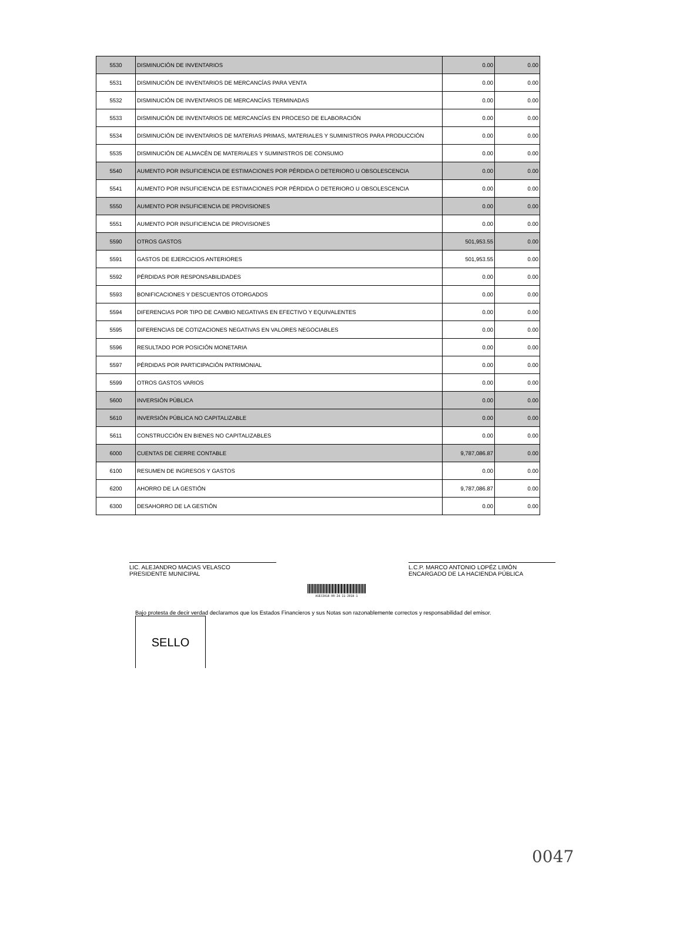| 5530 | DISMINUCIÓN DE INVENTARIOS | 0.00 | 0.00 |
| 5531 | DISMINUCIÓN DE INVENTARIOS DE MERCANCÍAS PARA VENTA | 0.00 | 0.00 |
| 5532 | DISMINUCIÓN DE INVENTARIOS DE MERCANCÍAS TERMINADAS | 0.00 | 0.00 |
| 5533 | DISMINUCIÓN DE INVENTARIOS DE MERCANCÍAS EN PROCESO DE ELABORACIÓN | 0.00 | 0.00 |
| 5534 | DISMINUCIÓN DE INVENTARIOS DE MATERIAS PRIMAS, MATERIALES Y SUMINISTROS PARA PRODUCCIÓN | 0.00 | 0.00 |
| 5535 | DISMINUCIÓN DE ALMACÉN DE MATERIALES Y SUMINISTROS DE CONSUMO | 0.00 | 0.00 |
| 5540 | AUMENTO POR INSUFICIENCIA DE ESTIMACIONES POR PÉRDIDA O DETERIORO U OBSOLESCENCIA | 0.00 | 0.00 |
| 5541 | AUMENTO POR INSUFICIENCIA DE ESTIMACIONES POR PÉRDIDA O DETERIORO U OBSOLESCENCIA | 0.00 | 0.00 |
| 5550 | AUMENTO POR INSUFICIENCIA DE PROVISIONES | 0.00 | 0.00 |
| 5551 | AUMENTO POR INSUFICIENCIA DE PROVISIONES | 0.00 | 0.00 |
| 5590 | OTROS GASTOS | 501,953.55 | 0.00 |
| 5591 | GASTOS DE EJERCICIOS ANTERIORES | 501,953.55 | 0.00 |
| 5592 | PÉRDIDAS POR RESPONSABILIDADES | 0.00 | 0.00 |
| 5593 | BONIFICACIONES Y DESCUENTOS OTORGADOS | 0.00 | 0.00 |
| 5594 | DIFERENCIAS POR TIPO DE CAMBIO NEGATIVAS EN EFECTIVO Y EQUIVALENTES | 0.00 | 0.00 |
| 5595 | DIFERENCIAS DE COTIZACIONES NEGATIVAS EN VALORES NEGOCIABLES | 0.00 | 0.00 |
| 5596 | RESULTADO POR POSICIÓN MONETARIA | 0.00 | 0.00 |
| 5597 | PÉRDIDAS POR PARTICIPACIÓN PATRIMONIAL | 0.00 | 0.00 |
| 5599 | OTROS GASTOS VARIOS | 0.00 | 0.00 |
| 5600 | INVERSIÓN PÚBLICA | 0.00 | 0.00 |
| 5610 | INVERSIÓN PÚBLICA NO CAPITALIZABLE | 0.00 | 0.00 |
| 5611 | CONSTRUCCIÓN EN BIENES NO CAPITALIZABLES | 0.00 | 0.00 |
| 6000 | CUENTAS DE CIERRE CONTABLE | 9,787,086.87 | 0.00 |
| 6100 | RESUMEN DE INGRESOS Y GASTOS | 0.00 | 0.00 |
| 6200 | AHORRO DE LA GESTIÓN | 9,787,086.87 | 0.00 |
| 6300 | DESAHORRO DE LA GESTIÓN | 0.00 | 0.00 |
LIC. ALEJANDRO MACIAS VELASCO
PRESIDENTE MUNICIPAL
L.C.P. MARCO ANTONIO LOPÉZ LIMÓN
ENCARGADO DE LA HACIENDA PÚBLICA
ASEJ2018-09-24-11-2018-1
Bajo protesta de decir verdad declaramos que los Estados Financieros y sus Notas son razonablemente correctos y responsabilidad del emisor.
SELLO
0047